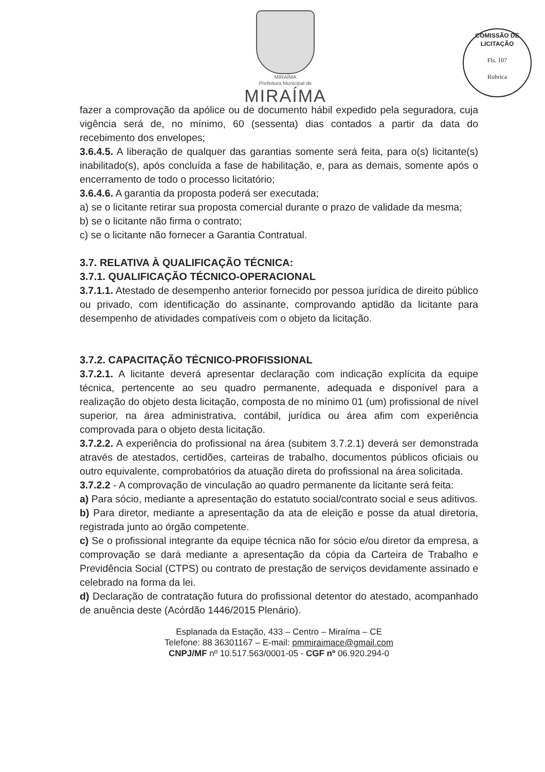MIRAÍMA
Prefeitura Municipal de
MIRAÍMA
COMISSÃO DE LICITAÇÃO
Fls. 107
Rubrica
fazer a comprovação da apólice ou de documento hábil expedido pela seguradora, cuja vigência será de, no mínimo, 60 (sessenta) dias contados a partir da data do recebimento dos envelopes;
3.6.4.5. A liberação de qualquer das garantias somente será feita, para o(s) licitante(s) inabilitado(s), após concluída a fase de habilitação, e, para as demais, somente após o encerramento de todo o processo licitatório;
3.6.4.6. A garantia da proposta poderá ser executada;
a) se o licitante retirar sua proposta comercial durante o prazo de validade da mesma;
b) se o licitante não firma o contrato;
c) se o licitante não fornecer a Garantia Contratual.
3.7. RELATIVA À QUALIFICAÇÃO TÉCNICA:
3.7.1. QUALIFICAÇÃO TÉCNICO-OPERACIONAL
3.7.1.1. Atestado de desempenho anterior fornecido por pessoa jurídica de direito público ou privado, com identificação do assinante, comprovando aptidão da licitante para desempenho de atividades compatíveis com o objeto da licitação.
3.7.2. CAPACITAÇÃO TÉCNICO-PROFISSIONAL
3.7.2.1. A licitante deverá apresentar declaração com indicação explícita da equipe técnica, pertencente ao seu quadro permanente, adequada e disponível para a realização do objeto desta licitação, composta de no mínimo 01 (um) profissional de nível superior, na área administrativa, contábil, jurídica ou área afim com experiência comprovada para o objeto desta licitação.
3.7.2.2. A experiência do profissional na área (subitem 3.7.2.1) deverá ser demonstrada através de atestados, certidões, carteiras de trabalho, documentos públicos oficiais ou outro equivalente, comprobatórios da atuação direta do profissional na área solicitada.
3.7.2.2 - A comprovação de vinculação ao quadro permanente da licitante será feita:
a) Para sócio, mediante a apresentação do estatuto social/contrato social e seus aditivos.
b) Para diretor, mediante a apresentação da ata de eleição e posse da atual diretoria, registrada junto ao órgão competente.
c) Se o profissional integrante da equipe técnica não for sócio e/ou diretor da empresa, a comprovação se dará mediante a apresentação da cópia da Carteira de Trabalho e Previdência Social (CTPS) ou contrato de prestação de serviços devidamente assinado e celebrado na forma da lei.
d) Declaração de contratação futura do profissional detentor do atestado, acompanhado de anuência deste (Acórdão 1446/2015 Plenário).
Esplanada da Estação, 433 – Centro – Miraíma – CE
Telefone: 88 36301167 – E-mail: pmmiraimace@gmail.com
CNPJ/MF nº 10.517.563/0001-05 - CGF nº 06.920.294-0